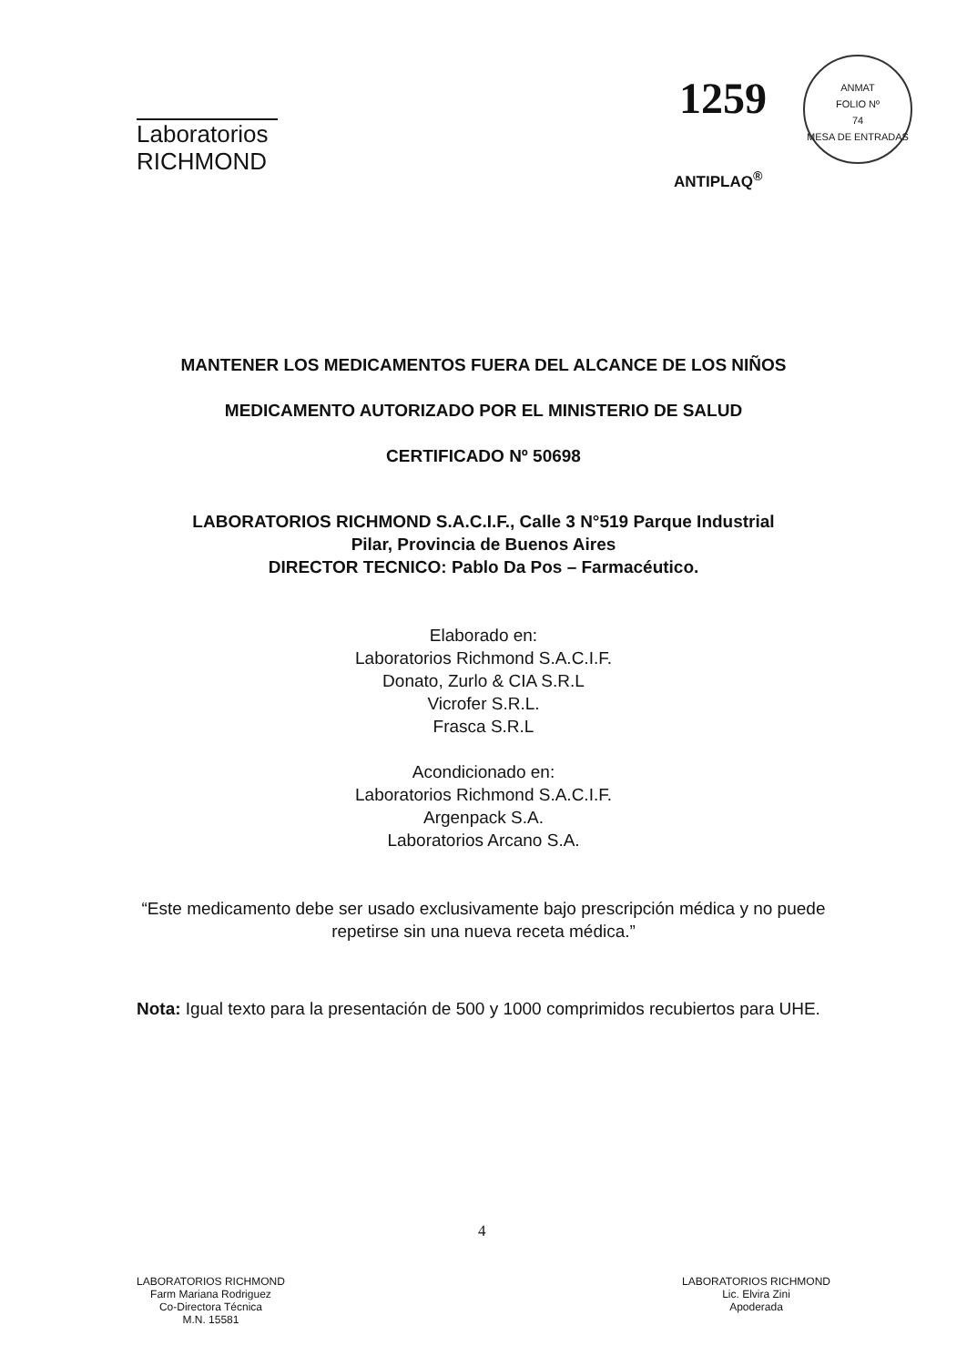Laboratorios
RICHMOND
1259
ANMAT
FOLIO Nº
74
MESA DE ENTRADAS
ANTIPLAQ<sup>®</sup>
MANTENER LOS MEDICAMENTOS FUERA DEL ALCANCE DE LOS NIÑOS
MEDICAMENTO AUTORIZADO POR EL MINISTERIO DE SALUD
CERTIFICADO Nº 50698
LABORATORIOS RICHMOND S.A.C.I.F., Calle 3 N°519 Parque Industrial
Pilar, Provincia de Buenos Aires
DIRECTOR TECNICO: Pablo Da Pos – Farmacéutico.
Elaborado en:
Laboratorios Richmond S.A.C.I.F.
Donato, Zurlo & CIA S.R.L
Vicrofer S.R.L.
Frasca S.R.L
Acondicionado en:
Laboratorios Richmond S.A.C.I.F.
Argenpack S.A.
Laboratorios Arcano S.A.
“Este medicamento debe ser usado exclusivamente bajo prescripción médica y no puede repetirse sin una nueva receta médica.”
Nota: Igual texto para la presentación de 500 y 1000 comprimidos recubiertos para UHE.
4
LABORATORIOS RICHMOND
Farm Mariana Rodriguez
Co-Directora Técnica
M.N. 15581
LABORATORIOS RICHMOND
Lic. Elvira Zini
Apoderada